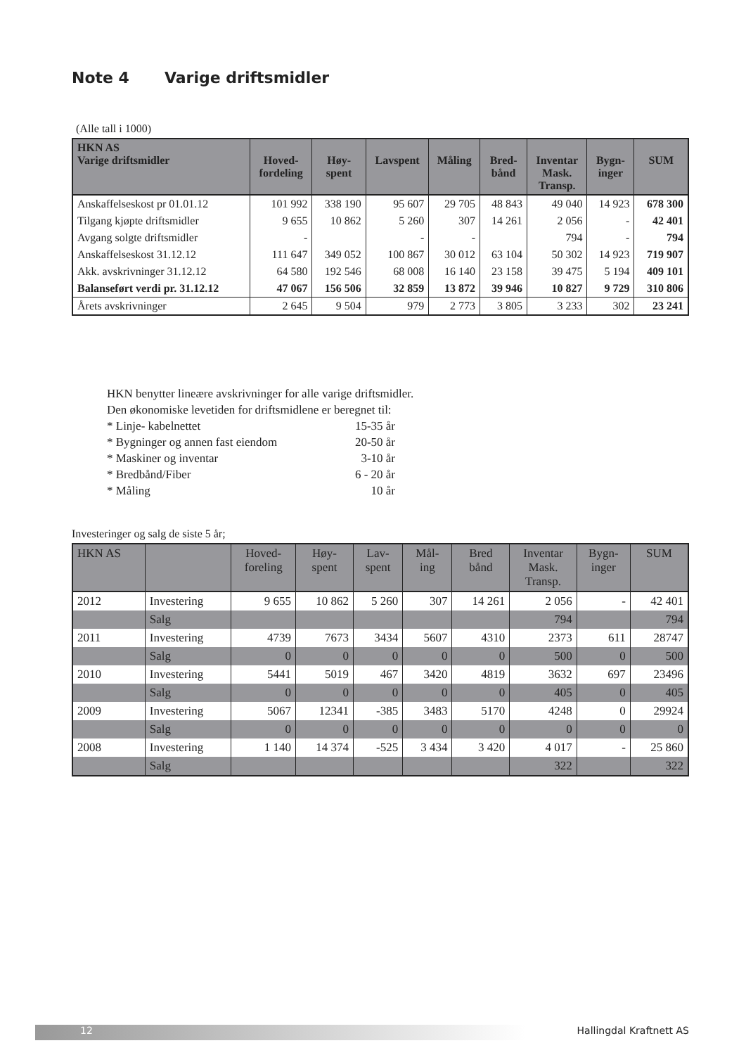Note 4 Varige driftsmidler
(Alle tall i 1000)
| HKN AS Varige driftsmidler | Hoved- fordeling | Høy- spent | Lavspent | Måling | Bred- bånd | Inventar Mask. Transp. | Bygn- inger | SUM |
| --- | --- | --- | --- | --- | --- | --- | --- | --- |
| Anskaffelseskost pr 01.01.12 | 101 992 | 338 190 | 95 607 | 29 705 | 48 843 | 49 040 | 14 923 | 678 300 |
| Tilgang kjøpte driftsmidler | 9 655 | 10 862 | 5 260 | 307 | 14 261 | 2 056 | - | 42 401 |
| Avgang solgte driftsmidler | - | | - | - | | 794 | - | 794 |
| Anskaffelseskost 31.12.12 | 111 647 | 349 052 | 100 867 | 30 012 | 63 104 | 50 302 | 14 923 | 719 907 |
| Akk. avskrivninger 31.12.12 | 64 580 | 192 546 | 68 008 | 16 140 | 23 158 | 39 475 | 5 194 | 409 101 |
| Balanseført verdi pr. 31.12.12 | 47 067 | 156 506 | 32 859 | 13 872 | 39 946 | 10 827 | 9 729 | 310 806 |
| Årets avskrivninger | 2 645 | 9 504 | 979 | 2 773 | 3 805 | 3 233 | 302 | 23 241 |
HKN benytter lineære avskrivninger for alle varige driftsmidler.
Den økonomiske levetiden for driftsmidlene er beregnet til:
| * Linje- kabelnettet | 15-35 år |
| * Bygninger og annen fast eiendom | 20-50 år |
| * Maskiner og inventar | 3-10 år |
| * Bredbånd/Fiber | 6 - 20 år |
| * Måling | 10 år |
Investeringer og salg de siste 5 år;
| HKN AS | | Hoved- foreling | Høy- spent | Lav- spent | Mål- ing | Bred bånd | Inventar Mask. Transp. | Bygn- inger | SUM |
| --- | --- | --- | --- | --- | --- | --- | --- | --- | --- |
| 2012 | Investering | 9 655 | 10 862 | 5 260 | 307 | 14 261 | 2 056 | - | 42 401 |
| | Salg | | | | | | 794 | | 794 |
| 2011 | Investering | 4739 | 7673 | 3434 | 5607 | 4310 | 2373 | 611 | 28747 |
| | Salg | 0 | 0 | 0 | 0 | 0 | 500 | 0 | 500 |
| 2010 | Investering | 5441 | 5019 | 467 | 3420 | 4819 | 3632 | 697 | 23496 |
| | Salg | 0 | 0 | 0 | 0 | 0 | 405 | 0 | 405 |
| 2009 | Investering | 5067 | 12341 | -385 | 3483 | 5170 | 4248 | 0 | 29924 |
| | Salg | 0 | 0 | 0 | 0 | 0 | 0 | 0 | 0 |
| 2008 | Investering | 1 140 | 14 374 | -525 | 3 434 | 3 420 | 4 017 | - | 25 860 |
| | Salg | | | | | | 322 | | 322 |
12 Hallingdal Kraftnett AS